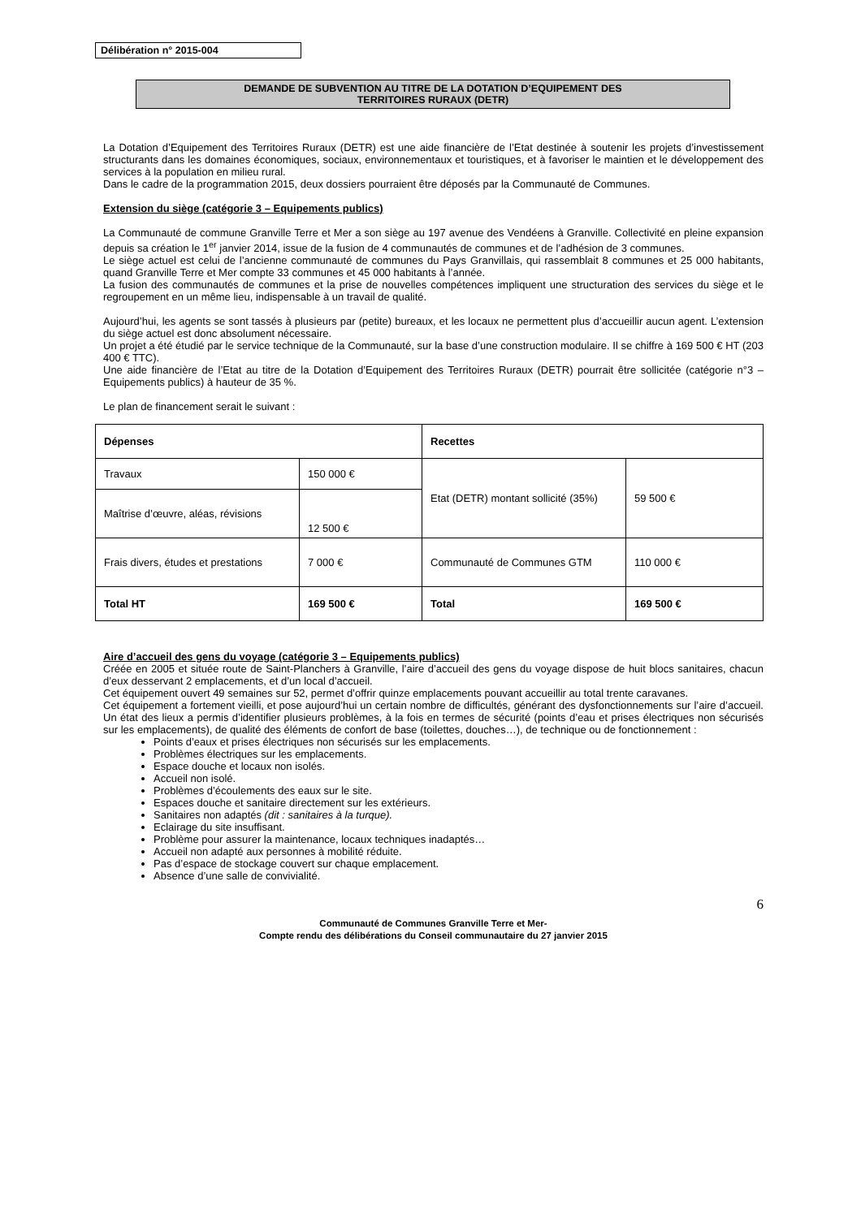Délibération n° 2015-004
DEMANDE DE SUBVENTION AU TITRE DE LA DOTATION D’EQUIPEMENT DES
TERRITOIRES RURAUX (DETR)
La Dotation d’Equipement des Territoires Ruraux (DETR) est une aide financière de l’Etat destinée à soutenir les projets d’investissement structurants dans les domaines économiques, sociaux, environnementaux et touristiques, et à favoriser le maintien et le développement des services à la population en milieu rural.
Dans le cadre de la programmation 2015, deux dossiers pourraient être déposés par la Communauté de Communes.
Extension du siège (catégorie 3 – Equipements publics)
La Communauté de commune Granville Terre et Mer a son siège au 197 avenue des Vendéens à Granville. Collectivité en pleine expansion depuis sa création le 1<sup>er</sup> janvier 2014, issue de la fusion de 4 communautés de communes et de l’adhésion de 3 communes.
Le siège actuel est celui de l’ancienne communauté de communes du Pays Granvillais, qui rassemblait 8 communes et 25 000 habitants, quand Granville Terre et Mer compte 33 communes et 45 000 habitants à l’année.
La fusion des communautés de communes et la prise de nouvelles compétences impliquent une structuration des services du siège et le regroupement en un même lieu, indispensable à un travail de qualité.
Aujourd’hui, les agents se sont tassés à plusieurs par (petite) bureaux, et les locaux ne permettent plus d’accueillir aucun agent. L’extension du siège actuel est donc absolument nécessaire.
Un projet a été étudié par le service technique de la Communauté, sur la base d’une construction modulaire. Il se chiffre à 169 500 € HT (203 400 € TTC).
Une aide financière de l’Etat au titre de la Dotation d’Equipement des Territoires Ruraux (DETR) pourrait être sollicitée (catégorie n°3 – Equipements publics) à hauteur de 35 %.
Le plan de financement serait le suivant :
| Dépenses | | Recettes | |
| Travaux | 150 000 € | Etat (DETR) montant sollicité (35%) | 59 500 € |
| Maîtrise d’œuvre, aléas, révisions | 12 500 € | | |
| Frais divers, études et prestations | 7 000 € | Communauté de Communes GTM | 110 000 € |
| Total HT | 169 500 € | Total | 169 500 € |
Aire d’accueil des gens du voyage (catégorie 3 – Equipements publics)
Créée en 2005 et située route de Saint-Planchers à Granville, l’aire d’accueil des gens du voyage dispose de huit blocs sanitaires, chacun d’eux desservant 2 emplacements, et d’un local d’accueil.
Cet équipement ouvert 49 semaines sur 52, permet d’offrir quinze emplacements pouvant accueillir au total trente caravanes.
Cet équipement a fortement vieilli, et pose aujourd’hui un certain nombre de difficultés, générant des dysfonctionnements sur l’aire d’accueil. Un état des lieux a permis d’identifier plusieurs problèmes, à la fois en termes de sécurité (points d’eau et prises électriques non sécurisés sur les emplacements), de qualité des éléments de confort de base (toilettes, douches…), de technique ou de fonctionnement :
Points d’eaux et prises électriques non sécurisés sur les emplacements.
Problèmes électriques sur les emplacements.
Espace douche et locaux non isolés.
Accueil non isolé.
Problèmes d’écoulements des eaux sur le site.
Espaces douche et sanitaire directement sur les extérieurs.
Sanitaires non adaptés (dit : sanitaires à la turque).
Eclairage du site insuffisant.
Problème pour assurer la maintenance, locaux techniques inadaptés…
Accueil non adapté aux personnes à mobilité réduite.
Pas d’espace de stockage couvert sur chaque emplacement.
Absence d’une salle de convivialité.
6
Communauté de Communes Granville Terre et Mer-
Compte rendu des délibérations du Conseil communautaire du 27 janvier 2015